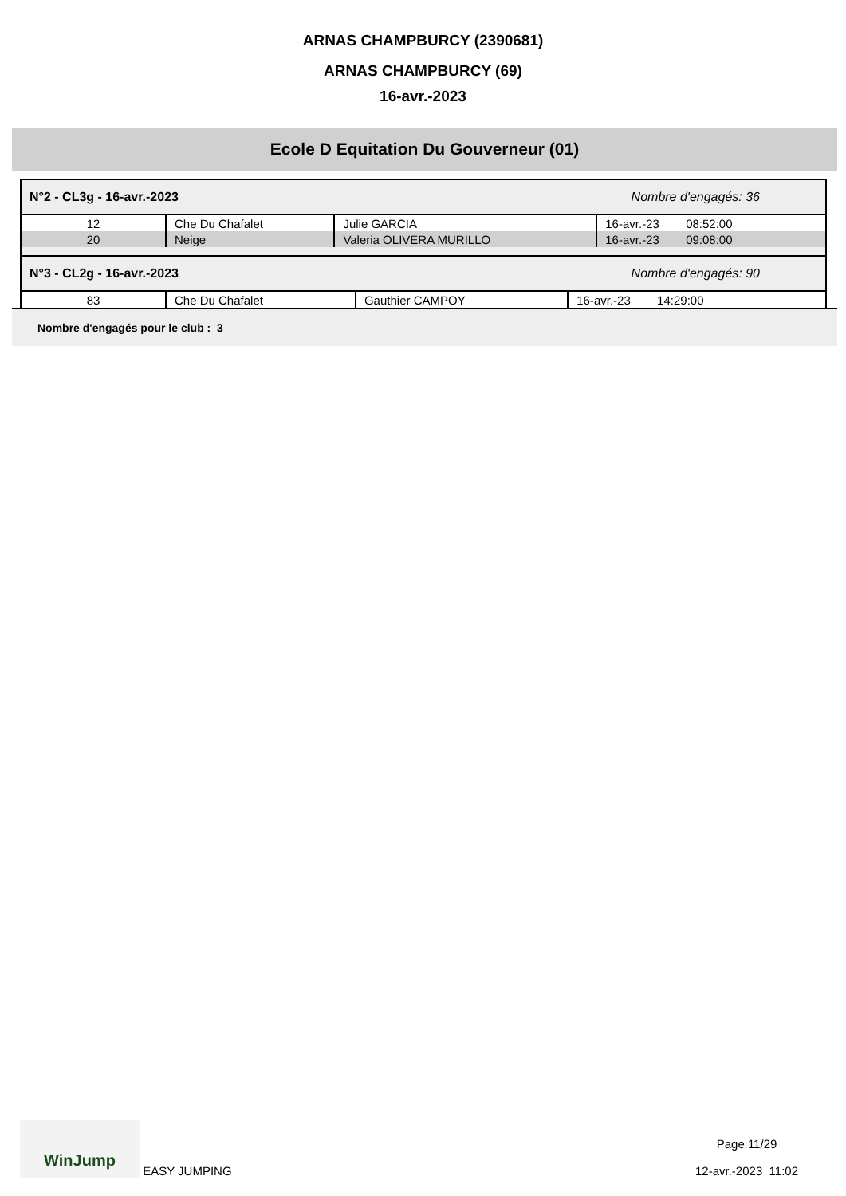ARNAS CHAMPBURCY (2390681)
ARNAS CHAMPBURCY (69)
16-avr.-2023
Ecole D Equitation Du Gouverneur (01)
N°2 - CL3g - 16-avr.-2023 Nombre d'engagés: 36
| 12 | Che Du Chafalet | Julie GARCIA | 16-avr.-23 08:52:00 |
| 20 | Neige | Valeria OLIVERA MURILLO | 16-avr.-23 09:08:00 |
N°3 - CL2g - 16-avr.-2023 Nombre d'engagés: 90
| 83 | Che Du Chafalet | Gauthier CAMPOY | 16-avr.-23 14:29:00 |
Nombre d'engagés pour le club : 3
WinJump EASY JUMPING
Page 11/29
12-avr.-2023 11:02